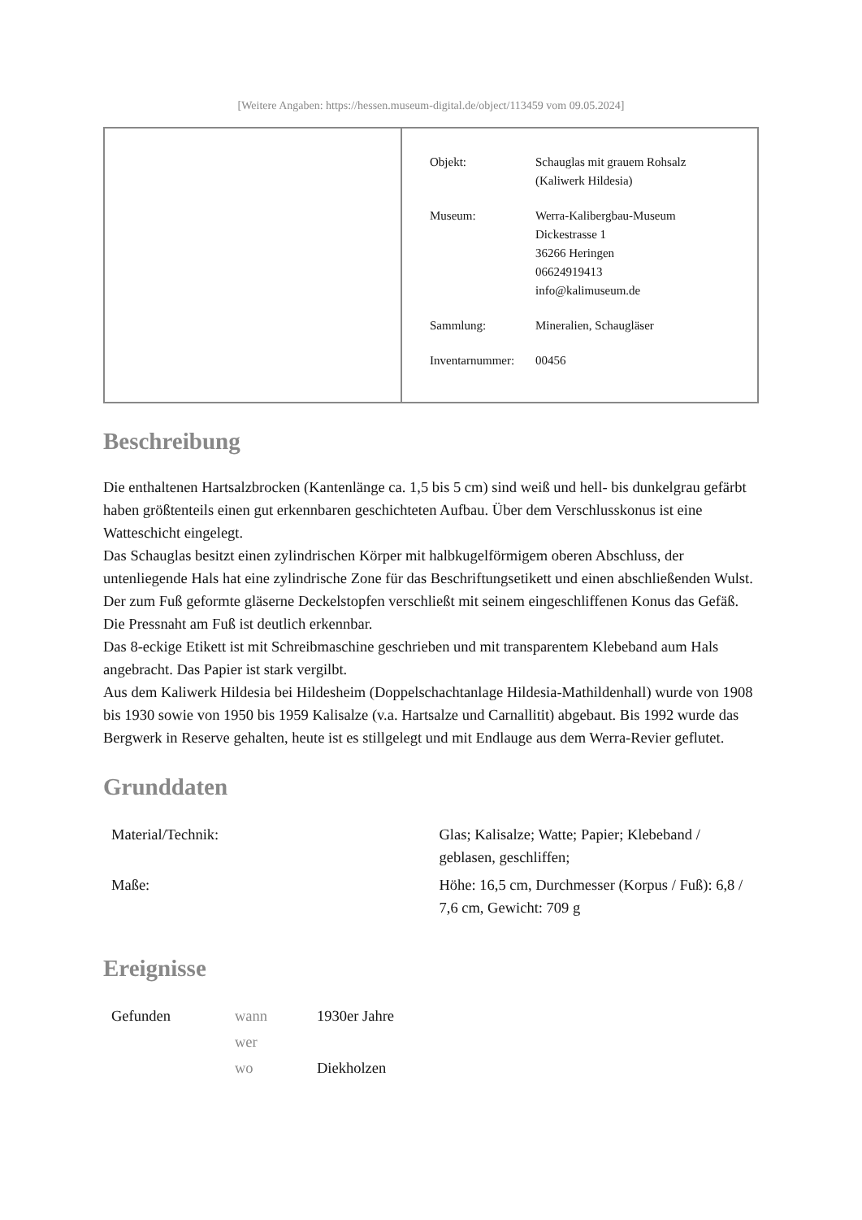[Weitere Angaben: https://hessen.museum-digital.de/object/113459 vom 09.05.2024]
| Objekt: | Schauglas mit grauem Rohsalz (Kaliwerk Hildesia) |
| Museum: | Werra-Kalibergbau-Museum Dickestrasse 1 36266 Heringen 06624919413 info@kalimuseum.de |
| Sammlung: | Mineralien, Schaugläser |
| Inventarnummer: | 00456 |
Beschreibung
Die enthaltenen Hartsalzbrocken (Kantenlänge ca. 1,5 bis 5 cm) sind weiß und hell- bis dunkelgrau gefärbt haben größtenteils einen gut erkennbaren geschichteten Aufbau. Über dem Verschlusskonus ist eine Watteschicht eingelegt.
Das Schauglas besitzt einen zylindrischen Körper mit halbkugelförmigem oberen Abschluss, der untenliegende Hals hat eine zylindrische Zone für das Beschriftungsetikett und einen abschließenden Wulst. Der zum Fuß geformte gläserne Deckelstopfen verschließt mit seinem eingeschliffenen Konus das Gefäß. Die Pressnaht am Fuß ist deutlich erkennbar.
Das 8-eckige Etikett ist mit Schreibmaschine geschrieben und mit transparentem Klebeband aum Hals angebracht. Das Papier ist stark vergilbt.
Aus dem Kaliwerk Hildesia bei Hildesheim (Doppelschachtanlage Hildesia-Mathildenhall) wurde von 1908 bis 1930 sowie von 1950 bis 1959 Kalisalze (v.a. Hartsalze und Carnallitit) abgebaut. Bis 1992 wurde das Bergwerk in Reserve gehalten, heute ist es stillgelegt und mit Endlauge aus dem Werra-Revier geflutet.
Grunddaten
| Material/Technik: | Glas; Kalisalze; Watte; Papier; Klebeband / geblasen, geschliffen; |
| Maße: | Höhe: 16,5 cm, Durchmesser (Korpus / Fuß): 6,8 / 7,6 cm, Gewicht: 709 g |
Ereignisse
| Gefunden | wann | 1930er Jahre |
| | wer | |
| | wo | Diekholzen |